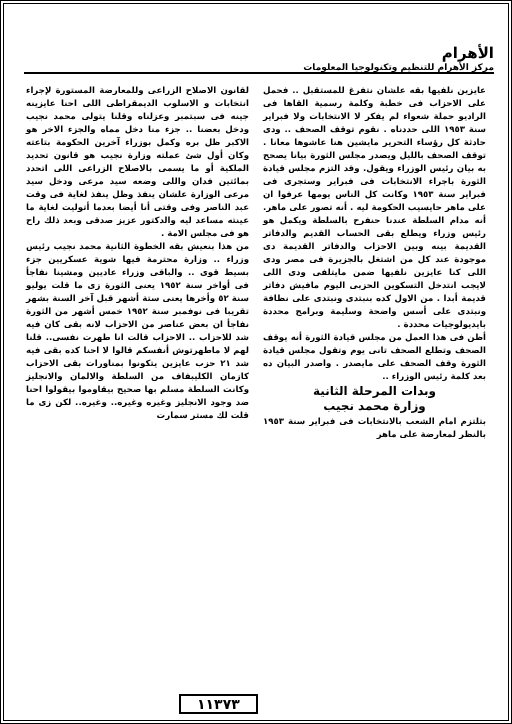الأهرام
مركز الأهرام للتنظيم وتكنولوجيا المعلومات
عايزين نلفيها بقه علشان نتفرغ للمستقبل .. فحمل على الاحزاب فى خطبة وكلمة رسمية القاها فى الراديو حملة شعواء لم يفكر لا الانتخابات ولا فبراير سنة ١٩٥٣ اللى حددناه . نقوم توقف الصحف .. ودى حادثة كل رؤساء التحرير مايشين هنا عاشوها معانا . توقف الصحف بالليل ويصدر مجلس الثورة بيانا يصحح به بيان رئيس الوزراء ويقول. وقد التزم مجلس قيادة الثورة باجراء الانتخابات فى فبراير وستجرى فى فبراير سنة ١٩٥٣ وكانت كل الناس يومها عرفوا ان على ماهر حايسيب الحكومة ليه . أنه تصور على ماهر. أنه مدام السلطة عندنا حنفرح بالسلطة ويكمل هو رئيس وزراء ويطلع بقى الحساب القديم والدفاتر القديمة بينه وبين الاحزاب والدفاتر القديمة دى موجودة عند كل من اشتغل بالجزيرة فى مصر ودى اللى كنا عايزين نلفيها ضمن مايتلفى ودى اللى لايجب انتدخل التسكوين الحزبى اليوم مافيش دفاتر قديمة أبدا . من الاول كده بنبتدى ونبتدى على نظافة ونبتدى على أسس واضحة وسليمة وبرامج محددة بايديولوجيات محددة .
أظن فى هذا العمل من مجلس قيادة الثورة أنه يوقف الصحف وتطلع الصحف تانى يوم وتقول مجلس قيادة الثورة وقف الصحف على مايصدر . واصدر البيان ده بعد كلمة رئيس الوزراء ..
وبدات المرحلة الثانية
وزارة محمد نجيب
بتلتزم امام الشعب بالانتخابات فى فبراير سنة ١٩٥٣ بالنظر لمعارضة على ماهر
لقانون الاصلاح الزراعى وللمعارضة المستورة لإجراء انتخابات و الاسلوب الديمقراطى اللى احنا عايزينه جينه فى سبتمبر وعزلناه وقلنا يتولى محمد نجيب ودخل بعضنا .. جزء منا دخل مماه والجزء الاخر هو الاكبر ظل بره وكمل بوزراء آخرين الحكومة بتاعته وكان أول شئ عملته وزارة نجيب هو قانون تحديد الملكية أو ما يسمى بالاصلاح الزراعى اللى اتحدد بمائتين فدان واللى وضعه سيد مرعى ودخل سيد مرعى الوزارة علشان ينفذ وظل ينفذ لغاية فى وقت عبد الناصر وفى وقتى أنا أيضا بعدما أتوليت لغاية ما عينته مساعد ليه والدكتور عزيز صدقى وبعد ذلك راح هو فى مجلس الامة .
من هذا بنعيش بقه الخطوة الثانية محمد نجيب رئيس وزراء .. وزارة محترمة فيها شوية عسكريين جزء بسيط قوى .. والباقى وزراء عاديين ومشينا نفاجأ فى أواخر سنة ١٩٥٢ يعنى الثورة زى ما قلت يوليو سنة ٥٢ وأخرها يعنى ستة أشهر قبل آخر السنة بشهر تقريبا فى نوفمبر سنة ١٩٥٢ خمس أشهر من الثورة نفاجأ ان بعض عناصر من الاحزاب لانه بقى كان فيه شد للاحزاب .. الاحزاب قالت انا طهرت نفسى.. قلنا لهم لا ماطهرتوش أنفسكم قالوا لا احنا كده بقى فيه شد ٢١ حزب عايزين يتكونوا بمناورات بقى الاحزاب كازمان الكليبفاف من السلطة والالمان والانجليز وكانت السلطة مسلم بها صحيح بيقاوموا بيقولوا احنا ضد وجود الانجليز وغيره وغيره.. وغيره.. لكن زى ما قلت لك مستر سمارت
١١٣٧٣